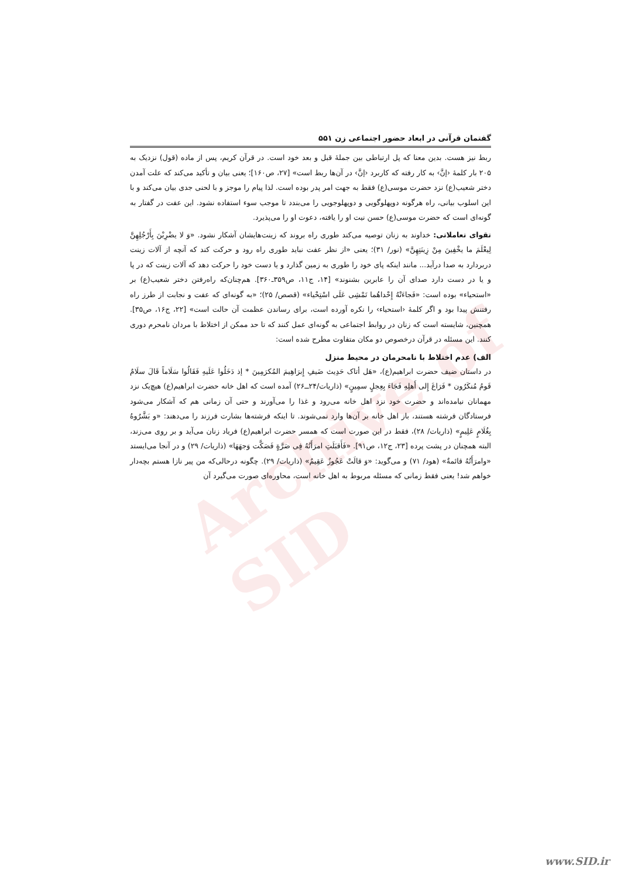Archive of SID
گفتمان قرآنی در ابعاد حضور اجتماعی زن ۵۵۱
ربط نیز هست. بدین معنا که پل ارتباطی بین جملهٔ قبل و بعد خود است. در قرآن کریم، پس از ماده (قول) نزدیک به ۲۰۵ بار کلمهٔ ‹إنَّ› به کار رفته که کاربرد ‹إنَّ› در آن‌ها ربط است» [۲۷، ص۱۶۰]؛ یعنی بیان و تأکید می‌کند که علت آمدن دختر شعیب(ع) نزد حضرت موسی(ع) فقط به جهت امر پدر بوده است. لذا پیام را موجز و با لحنی جدی بیان می‌کند و با این اسلوب بیانی، راه هرگونه دوپهلوگویی و دوپهلوجویی را می‌بندد تا موجب سوء استفاده نشود. این عفت در گفتار به گونه‌ای است که حضرت موسی(ع) حسن نیت او را یافته، دعوت او را می‌پذیرد.
تقوای تعاملاتی: خداوند به زنان توصیه می‌کند طوری راه بروند که زینت‌هایشان آشکار نشود. «وَ لا یضْرِبْنَ بِأَرْجُلِهِنَّ لِیعْلَمَ ما یخْفِینَ مِنْ زِینَتِهِنَّ» (نور/ ۳۱)؛ یعنی «از نظر عفت نباید طوری راه رود و حرکت کند که آنچه از آلات زینت دربردارد به صدا درآید... مانند اینکه پای خود را طوری به زمین گذارد و یا دست خود را حرکت دهد که آلات زینت که در پا و یا در دست دارد صدای آن را عابرین بشنوند» [۱۴، ج۱۱، ص۳۵۹ـ۳۶۰]. هم‌چنان‌که راه‌رفتن دختر شعیب(ع) بر «استحیاء» بوده است: «فَجاءَتْهُ إِحْداهُما تَمْشِی عَلَی اسْتِحْیاء» (قصص/ ۲۵)؛ «به گونه‌ای که عفت و نجابت از طرز راه رفتنش پیدا بود و اگر کلمهٔ ‹استحیاء› را نکره آورده است، برای رساندن عظمت آن حالت است» [۲۲، ج۱۶، ص۳۵]. همچنین، شایسته است که زنان در روابط اجتماعی به گونه‌ای عمل کنند که تا حد ممکن از اختلاط با مردان نامحرم دوری کنند. این مسئله در قرآن درخصوص دو مکان متفاوت مطرح شده است:
الف) عدم اختلاط با نامحرمان در محیط منزل
در داستان ضیف حضرت ابراهیم(ع)، «هَل أتاک حَدِیث ضَیفِ إِبرَاهِیمَ المُکرَمِینَ * إذ دَخَلُوا عَلَیهِ فَقَالُوا سَلَاماً قَالَ سلَامٌ قَومُ مُنکَرُون * فَرَاغَ إِلی أَهلِهِ فَجَاءَ بِعِجلٍ سمِینٍ» (ذاریات/۲۴ــ۲۶) آمده است که اهل خانه حضرت ابراهیم(ع) هیچ‌یک نزد مهمانان نیامده‌اند و حضرت خود نزد اهل خانه می‌رود و غذا را می‌آورند و حتی آن زمانی هم که آشکار می‌شود فرستادگان فرشته هستند، باز اهل خانه بر آن‌ها وارد نمی‌شوند. تا اینکه فرشته‌ها بشارت فرزند را می‌دهند: «و بَشَّرُوهُ بِغُلَامٍ عَلِیمٍ» (ذاریات/ ۲۸)، فقط در این صورت است که همسر حضرت ابراهیم(ع) فریاد زنان می‌آید و بر روی می‌زند، البته همچنان در پشت پرده [۲۳، ج۱۲، ص۹۱]. «فَأَقبَلَتِ امرَأَتُهُ فِی صَرَّةٍ فَصَکَّت وَجهَهَا» (ذاریات/ ۲۹) و در آنجا می‌ایستد «وامرَأَتُهُ قائمةٌ» (هود/ ۷۱) و می‌گوید: «وَ قالَتْ عَجُوزٌ عَقِیمٌ» (ذاریات/ ۲۹). چگونه درحالی‌که من پیر نازا هستم بچه‌دار خواهم شد! یعنی فقط زمانی که مسئله مربوط به اهل خانه است، محاوره‌ای صورت می‌گیرد آن
www.SID.ir